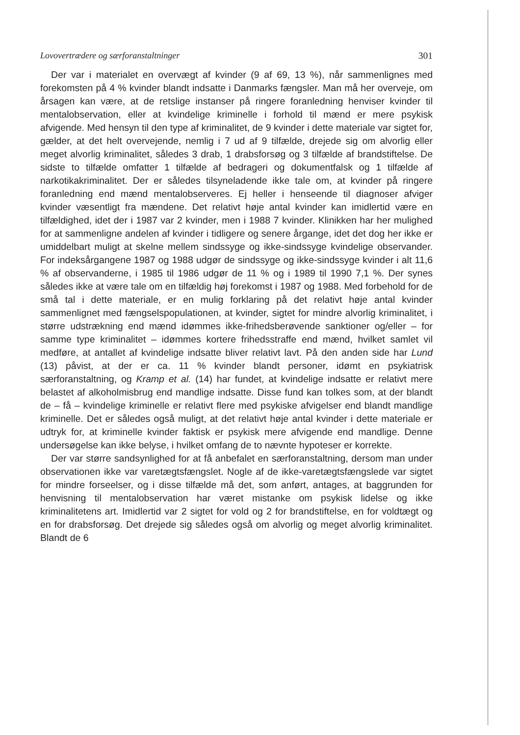Lovovertrædere og særforanstaltninger 301
Der var i materialet en overvægt af kvinder (9 af 69, 13 %), når sammenlignes med forekomsten på 4 % kvinder blandt indsatte i Danmarks fængsler. Man må her overveje, om årsagen kan være, at de retslige instanser på ringere foranledning henviser kvinder til mentalobservation, eller at kvindelige kriminelle i forhold til mænd er mere psykisk afvigende. Med hensyn til den type af kriminalitet, de 9 kvinder i dette materiale var sigtet for, gælder, at det helt overvejende, nemlig i 7 ud af 9 tilfælde, drejede sig om alvorlig eller meget alvorlig kriminalitet, således 3 drab, 1 drabsforsøg og 3 tilfælde af brandstiftelse. De sidste to tilfælde omfatter 1 tilfælde af bedrageri og dokumentfalsk og 1 tilfælde af narkotikakriminalitet. Der er således tilsyneladende ikke tale om, at kvinder på ringere foranledning end mænd mentalobserveres. Ej heller i henseende til diagnoser afviger kvinder væsentligt fra mændene. Det relativt høje antal kvinder kan imidlertid være en tilfældighed, idet der i 1987 var 2 kvinder, men i 1988 7 kvinder. Klinikken har her mulighed for at sammenligne andelen af kvinder i tidligere og senere årgange, idet det dog her ikke er umiddelbart muligt at skelne mellem sindssyge og ikke-sindssyge kvindelige observander. For indeksårgangene 1987 og 1988 udgør de sindssyge og ikke-sindssyge kvinder i alt 11,6 % af observanderne, i 1985 til 1986 udgør de 11 % og i 1989 til 1990 7,1 %. Der synes således ikke at være tale om en tilfældig høj forekomst i 1987 og 1988. Med forbehold for de små tal i dette materiale, er en mulig forklaring på det relativt høje antal kvinder sammenlignet med fængselspopulationen, at kvinder, sigtet for mindre alvorlig kriminalitet, i større udstrækning end mænd idømmes ikke-frihedsberøvende sanktioner og/eller – for samme type kriminalitet – idømmes kortere frihedsstraffe end mænd, hvilket samlet vil medføre, at antallet af kvindelige indsatte bliver relativt lavt. På den anden side har Lund (13) påvist, at der er ca. 11 % kvinder blandt personer, idømt en psykiatrisk særforanstaltning, og Kramp et al. (14) har fundet, at kvindelige indsatte er relativt mere belastet af alkoholmisbrug end mandlige indsatte. Disse fund kan tolkes som, at der blandt de – få – kvindelige kriminelle er relativt flere med psykiske afvigelser end blandt mandlige kriminelle. Det er således også muligt, at det relativt høje antal kvinder i dette materiale er udtryk for, at kriminelle kvinder faktisk er psykisk mere afvigende end mandlige. Denne undersøgelse kan ikke belyse, i hvilket omfang de to nævnte hypoteser er korrekte.
Der var større sandsynlighed for at få anbefalet en særforanstaltning, dersom man under observationen ikke var varetægtsfængslet. Nogle af de ikke-varetægtsfængslede var sigtet for mindre forseelser, og i disse tilfælde må det, som anført, antages, at baggrunden for henvisning til mentalobservation har været mistanke om psykisk lidelse og ikke kriminalitetens art. Imidlertid var 2 sigtet for vold og 2 for brandstiftelse, en for voldtægt og en for drabsforsøg. Det drejede sig således også om alvorlig og meget alvorlig kriminalitet. Blandt de 6